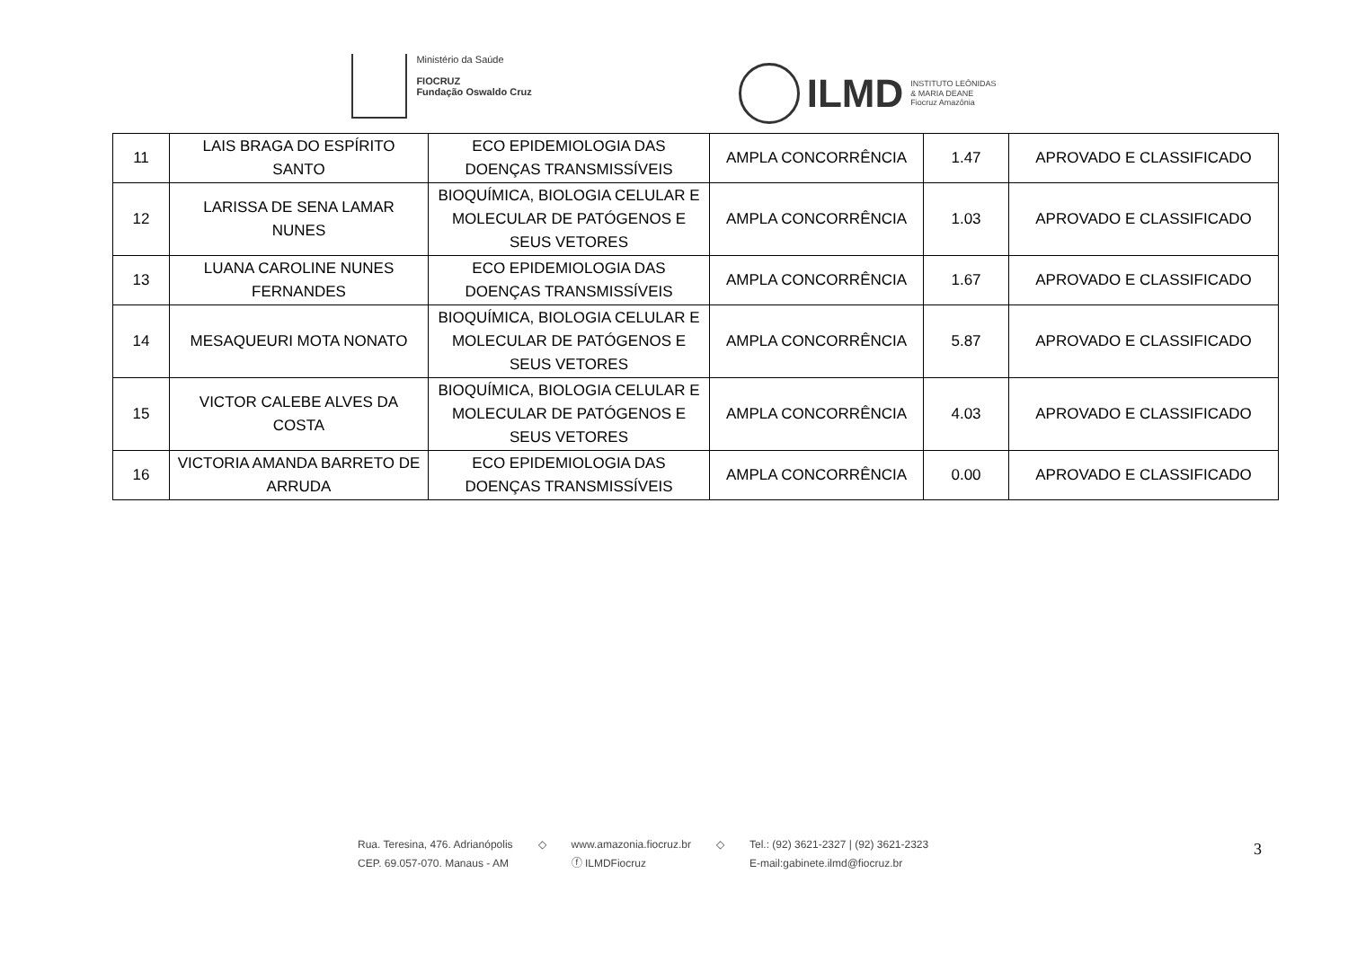Ministério da Saúde
FIOCRUZ
Fundação Oswaldo Cruz
ILMD INSTITUTO LEÔNIDAS
& MARIA DEANE
Fiocruz Amazônia
| 11 | LAIS BRAGA DO ESPÍRITO SANTO | ECO EPIDEMIOLOGIA DAS DOENÇAS TRANSMISSÍVEIS | AMPLA CONCORRÊNCIA | 1.47 | APROVADO E CLASSIFICADO |
| 12 | LARISSA DE SENA LAMAR NUNES | BIOQUÍMICA, BIOLOGIA CELULAR E MOLECULAR DE PATÓGENOS E SEUS VETORES | AMPLA CONCORRÊNCIA | 1.03 | APROVADO E CLASSIFICADO |
| 13 | LUANA CAROLINE NUNES FERNANDES | ECO EPIDEMIOLOGIA DAS DOENÇAS TRANSMISSÍVEIS | AMPLA CONCORRÊNCIA | 1.67 | APROVADO E CLASSIFICADO |
| 14 | MESAQUEURI MOTA NONATO | BIOQUÍMICA, BIOLOGIA CELULAR E MOLECULAR DE PATÓGENOS E SEUS VETORES | AMPLA CONCORRÊNCIA | 5.87 | APROVADO E CLASSIFICADO |
| 15 | VICTOR CALEBE ALVES DA COSTA | BIOQUÍMICA, BIOLOGIA CELULAR E MOLECULAR DE PATÓGENOS E SEUS VETORES | AMPLA CONCORRÊNCIA | 4.03 | APROVADO E CLASSIFICADO |
| 16 | VICTORIA AMANDA BARRETO DE ARRUDA | ECO EPIDEMIOLOGIA DAS DOENÇAS TRANSMISSÍVEIS | AMPLA CONCORRÊNCIA | 0.00 | APROVADO E CLASSIFICADO |
Rua. Teresina, 476. Adrianópolis
CEP. 69.057-070. Manaus - AM
◇ www.amazonia.fiocruz.br
ⓕ ILMDFiocruz
◇ Tel.: (92) 3621-2327 | (92) 3621-2323
E-mail:gabinete.ilmd@fiocruz.br
3